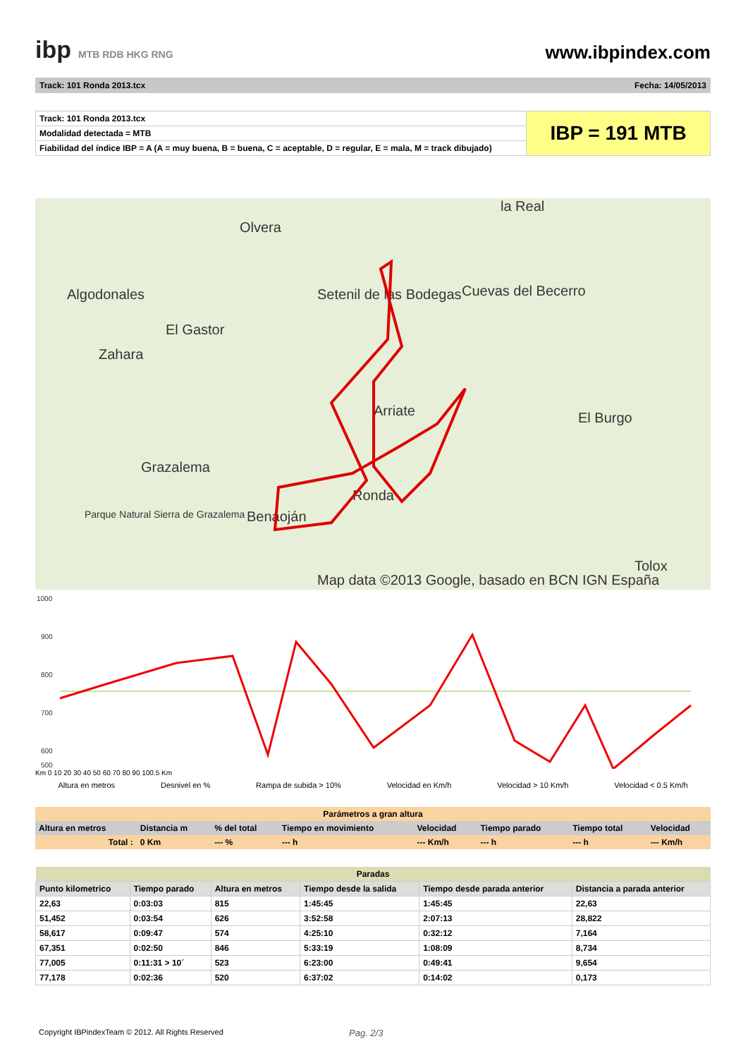ibp MTB RDB HKG RNG
www.ibpindex.com
Track: 101 Ronda 2013.tcx Fecha: 14/05/2013
| Track: 101 Ronda 2013.tcx | IBP = 191 MTB |
| Modalidad detectada = MTB | |
| Fiabilidad del índice IBP = A (A = muy buena, B = buena, C = aceptable, D = regular, E = mala, M = track dibujado) | |
la Real
Olvera
Algodonales Setenil de las Bodegas Cuevas del Becerro
El Gastor
Zahara
Arriate El Burgo
Grazalema
Ronda
Benaoján
Parque Natural Sierra de Grazalema
Tolox
Map data ©2013 Google, basado en BCN IGN España
1000
900
800
700
600
500
Km 0 10 20 30 40 50 60 70 80 90 100.5 Km
Altura en metros Desnivel en % Rampa de subida > 10% Velocidad en Km/h Velocidad > 10 Km/h Velocidad < 0.5 Km/h
| Parámetros a gran altura | | | | | | | |
| --- | --- | --- | --- | --- | --- | --- | --- |
| Altura en metros | Distancia m | % del total | Tiempo en movimiento | Velocidad | Tiempo parado | Tiempo total | Velocidad |
| Total : | 0 Km | --- % | --- h | --- Km/h | --- h | --- h | --- Km/h |
| Paradas | | | | | |
| --- | --- | --- | --- | --- | --- |
| Punto kilometrico | Tiempo parado | Altura en metros | Tiempo desde la salida | Tiempo desde parada anterior | Distancia a parada anterior |
| 22,63 | 0:03:03 | 815 | 1:45:45 | 1:45:45 | 22,63 |
| 51,452 | 0:03:54 | 626 | 3:52:58 | 2:07:13 | 28,822 |
| 58,617 | 0:09:47 | 574 | 4:25:10 | 0:32:12 | 7,164 |
| 67,351 | 0:02:50 | 846 | 5:33:19 | 1:08:09 | 8,734 |
| 77,005 | 0:11:31 > 10´ | 523 | 6:23:00 | 0:49:41 | 9,654 |
| 77,178 | 0:02:36 | 520 | 6:37:02 | 0:14:02 | 0,173 |
Copyright IBPindexTeam © 2012. All Rights Reserved Pag. 2/3